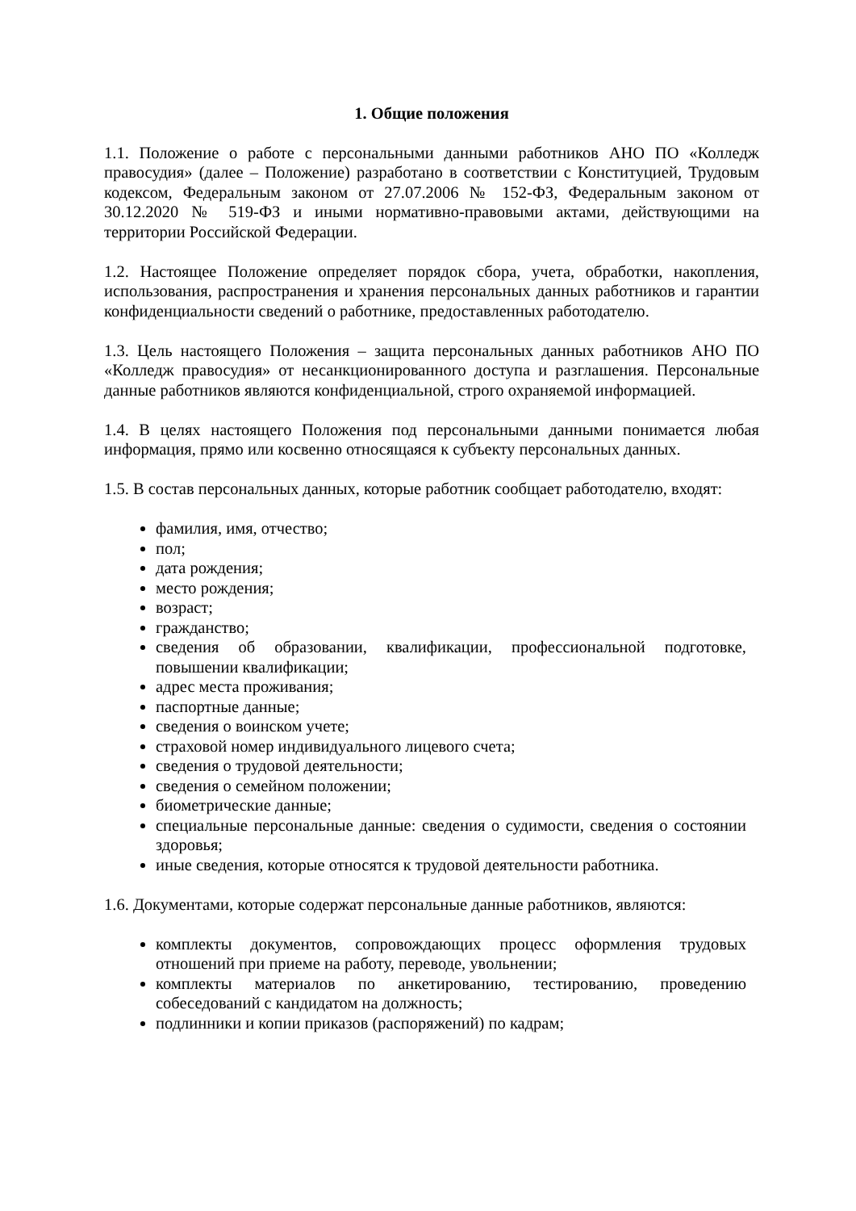1. Общие положения
1.1. Положение о работе с персональными данными работников АНО ПО «Колледж правосудия» (далее – Положение) разработано в соответствии с Конституцией, Трудовым кодексом, Федеральным законом от 27.07.2006 № 152-ФЗ, Федеральным законом от 30.12.2020 № 519-ФЗ и иными нормативно-правовыми актами, действующими на территории Российской Федерации.
1.2. Настоящее Положение определяет порядок сбора, учета, обработки, накопления, использования, распространения и хранения персональных данных работников и гарантии конфиденциальности сведений о работнике, предоставленных работодателю.
1.3. Цель настоящего Положения – защита персональных данных работников АНО ПО «Колледж правосудия» от несанкционированного доступа и разглашения. Персональные данные работников являются конфиденциальной, строго охраняемой информацией.
1.4. В целях настоящего Положения под персональными данными понимается любая информация, прямо или косвенно относящаяся к субъекту персональных данных.
1.5. В состав персональных данных, которые работник сообщает работодателю, входят:
фамилия, имя, отчество;
пол;
дата рождения;
место рождения;
возраст;
гражданство;
сведения об образовании, квалификации, профессиональной подготовке, повышении квалификации;
адрес места проживания;
паспортные данные;
сведения о воинском учете;
страховой номер индивидуального лицевого счета;
сведения о трудовой деятельности;
сведения о семейном положении;
биометрические данные;
специальные персональные данные: сведения о судимости, сведения о состоянии здоровья;
иные сведения, которые относятся к трудовой деятельности работника.
1.6. Документами, которые содержат персональные данные работников, являются:
комплекты документов, сопровождающих процесс оформления трудовых отношений при приеме на работу, переводе, увольнении;
комплекты материалов по анкетированию, тестированию, проведению собеседований с кандидатом на должность;
подлинники и копии приказов (распоряжений) по кадрам;